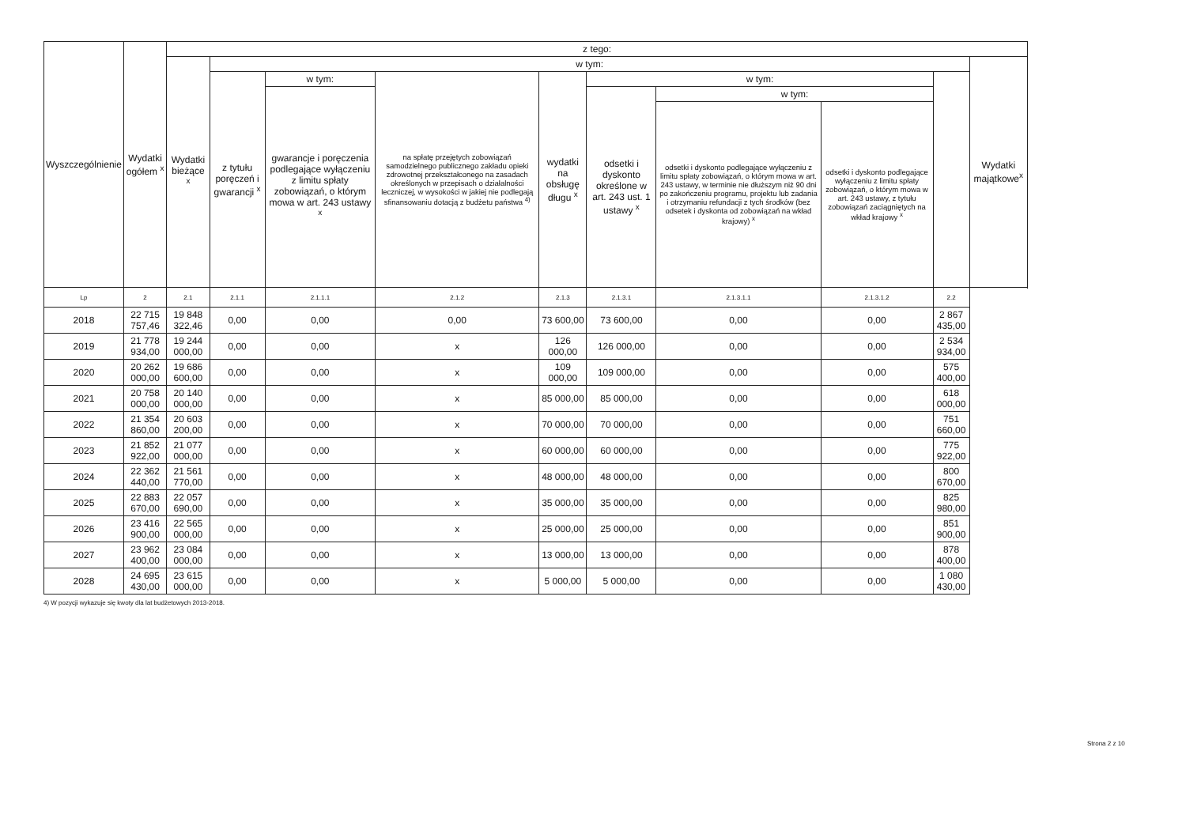| Wyszczególnienie | Wydatki ogółem <sup>x</sup> | z tego: | | | | | | | | | |
| --- | --- | --- | --- | --- | --- | --- | --- | --- | --- | --- | --- |
| | | Wydatki bieżące <sup>x</sup> | w tym: | | | | | | | | Wydatki majątkowe<sup>x</sup> |
| | | | z tytułu poręczeń i gwarancji <sup>x</sup> | w tym: | na spłatę przejętych zobowiązań samodzielnego publicznego zakładu opieki zdrowotnej przekształconego na zasadach określonych w przepisach o działalności leczniczej, w wysokości w jakiej nie podlegają sfinansowaniu dotacją z budżetu państwa <sup>4)</sup> | wydatki na obsługę długu <sup>x</sup> | w tym: | | | | |
| | | | | gwarancje i poręczenia podlegające wyłączeniu z limitu spłaty zobowiązań, o którym mowa w art. 243 ustawy <sup>x</sup> | | | odsetki i dyskonto określone w art. 243 ust. 1 ustawy <sup>x</sup> | w tym: | | | |
| | | | | | | | | odsetki i dyskonto podlegające wyłączeniu z limitu spłaty zobowiązań, o którym mowa w art. 243 ustawy, w terminie nie dłuższym niż 90 dni po zakończeniu programu, projektu lub zadania i otrzymaniu refundacji z tych środków (bez odsetek i dyskonta od zobowiązań na wkład krajowy) <sup>x</sup> | odsetki i dyskonto podlegające wyłączeniu z limitu spłaty zobowiązań, o którym mowa w art. 243 ustawy, z tytułu zobowiązań zaciągniętych na wkład krajowy <sup>x</sup> | | |
| Lp | 2 | 2.1 | 2.1.1 | 2.1.1.1 | 2.1.2 | 2.1.3 | 2.1.3.1 | 2.1.3.1.1 | 2.1.3.1.2 | 2.2 | |
| 2018 | 22 715 757,46 | 19 848 322,46 | 0,00 | 0,00 | 0,00 | 73 600,00 | 73 600,00 | 0,00 | 0,00 | 2 867 435,00 | |
| 2019 | 21 778 934,00 | 19 244 000,00 | 0,00 | 0,00 | x | 126 000,00 | 126 000,00 | 0,00 | 0,00 | 2 534 934,00 | |
| 2020 | 20 262 000,00 | 19 686 600,00 | 0,00 | 0,00 | x | 109 000,00 | 109 000,00 | 0,00 | 0,00 | 575 400,00 | |
| 2021 | 20 758 000,00 | 20 140 000,00 | 0,00 | 0,00 | x | 85 000,00 | 85 000,00 | 0,00 | 0,00 | 618 000,00 | |
| 2022 | 21 354 860,00 | 20 603 200,00 | 0,00 | 0,00 | x | 70 000,00 | 70 000,00 | 0,00 | 0,00 | 751 660,00 | |
| 2023 | 21 852 922,00 | 21 077 000,00 | 0,00 | 0,00 | x | 60 000,00 | 60 000,00 | 0,00 | 0,00 | 775 922,00 | |
| 2024 | 22 362 440,00 | 21 561 770,00 | 0,00 | 0,00 | x | 48 000,00 | 48 000,00 | 0,00 | 0,00 | 800 670,00 | |
| 2025 | 22 883 670,00 | 22 057 690,00 | 0,00 | 0,00 | x | 35 000,00 | 35 000,00 | 0,00 | 0,00 | 825 980,00 | |
| 2026 | 23 416 900,00 | 22 565 000,00 | 0,00 | 0,00 | x | 25 000,00 | 25 000,00 | 0,00 | 0,00 | 851 900,00 | |
| 2027 | 23 962 400,00 | 23 084 000,00 | 0,00 | 0,00 | x | 13 000,00 | 13 000,00 | 0,00 | 0,00 | 878 400,00 | |
| 2028 | 24 695 430,00 | 23 615 000,00 | 0,00 | 0,00 | x | 5 000,00 | 5 000,00 | 0,00 | 0,00 | 1 080 430,00 | |
4) W pozycji wykazuje się kwoty dla lat budżetowych 2013-2018.
Strona 2 z 10